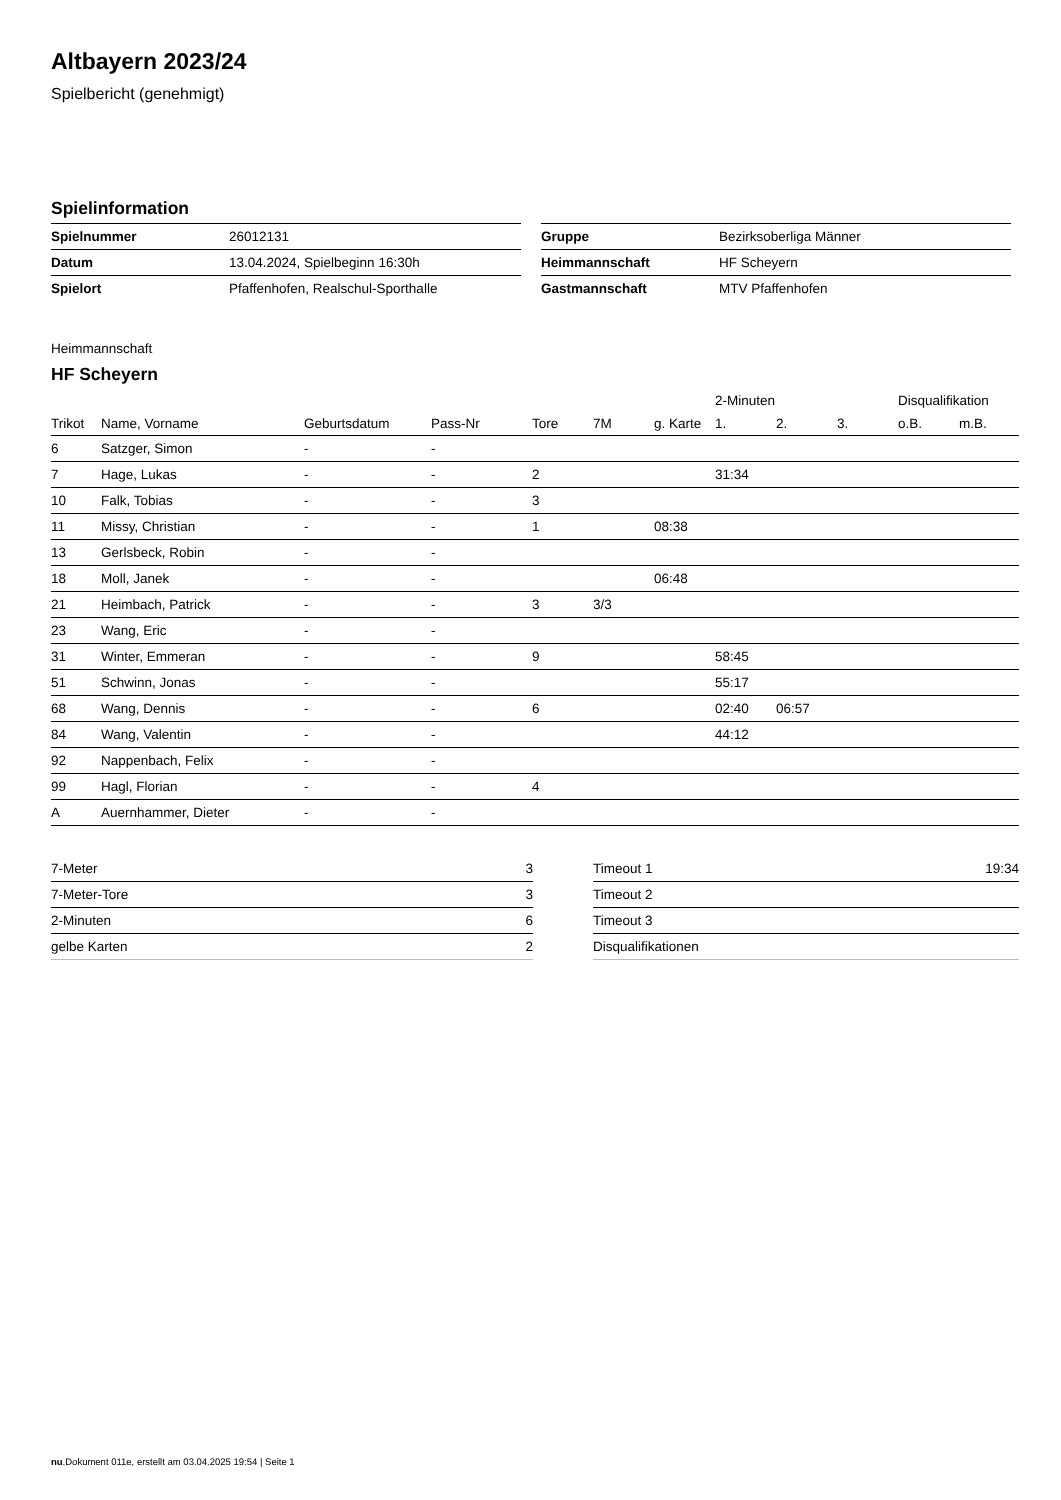Altbayern 2023/24
Spielbericht (genehmigt)
Spielinformation
| Spielnummer | 26012131 |
| Datum | 13.04.2024, Spielbeginn 16:30h |
| Spielort | Pfaffenhofen, Realschul-Sporthalle |
| Gruppe | Bezirksoberliga Männer |
| Heimmannschaft | HF Scheyern |
| Gastmannschaft | MTV Pfaffenhofen |
Heimmannschaft
HF Scheyern
| | | | | | | | 2-Minuten | | | Disqualifikation | |
| --- | --- | --- | --- | --- | --- | --- | --- | --- | --- | --- | --- |
| Trikot | Name, Vorname | Geburtsdatum | Pass-Nr | Tore | 7M | g. Karte | 1. | 2. | 3. | o.B. | m.B. |
| 6 | Satzger, Simon | - | - | | | | | | | | |
| 7 | Hage, Lukas | - | - | 2 | | | 31:34 | | | | |
| 10 | Falk, Tobias | - | - | 3 | | | | | | | |
| 11 | Missy, Christian | - | - | 1 | | 08:38 | | | | | |
| 13 | Gerlsbeck, Robin | - | - | | | | | | | | |
| 18 | Moll, Janek | - | - | | | 06:48 | | | | | |
| 21 | Heimbach, Patrick | - | - | 3 | 3/3 | | | | | | |
| 23 | Wang, Eric | - | - | | | | | | | | |
| 31 | Winter, Emmeran | - | - | 9 | | | 58:45 | | | | |
| 51 | Schwinn, Jonas | - | - | | | | 55:17 | | | | |
| 68 | Wang, Dennis | - | - | 6 | | | 02:40 | 06:57 | | | |
| 84 | Wang, Valentin | - | - | | | | 44:12 | | | | |
| 92 | Nappenbach, Felix | - | - | | | | | | | | |
| 99 | Hagl, Florian | - | - | 4 | | | | | | | |
| A | Auernhammer, Dieter | - | - | | | | | | | | |
| 7-Meter | 3 |
| 7-Meter-Tore | 3 |
| 2-Minuten | 6 |
| gelbe Karten | 2 |
| Timeout 1 | 19:34 |
| Timeout 2 | |
| Timeout 3 | |
| Disqualifikationen | |
nu.Dokument 011e, erstellt am 03.04.2025 19:54 | Seite 1